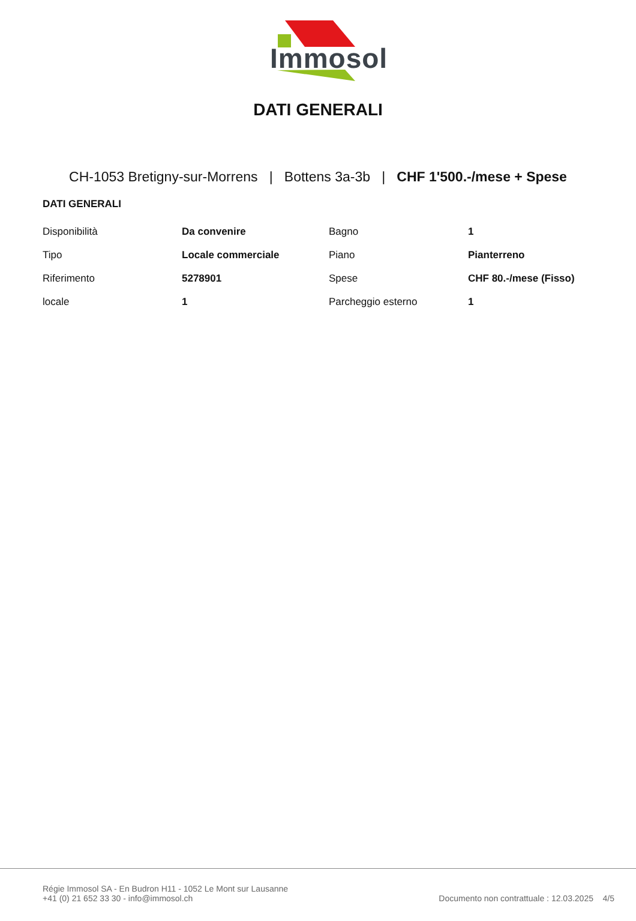Immosol
DATI GENERALI
CH-1053 Bretigny-sur-Morrens | Bottens 3a-3b | CHF 1'500.-/mese + Spese
DATI GENERALI
| Disponibilità | Da convenire | Bagno | 1 |
| Tipo | Locale commerciale | Piano | Pianterreno |
| Riferimento | 5278901 | Spese | CHF 80.-/mese (Fisso) |
| locale | 1 | Parcheggio esterno | 1 |
Régie Immosol SA - En Budron H11 - 1052 Le Mont sur Lausanne
+41 (0) 21 652 33 30 - info@immosol.ch
Documento non contrattuale : 12.03.2025 4/5